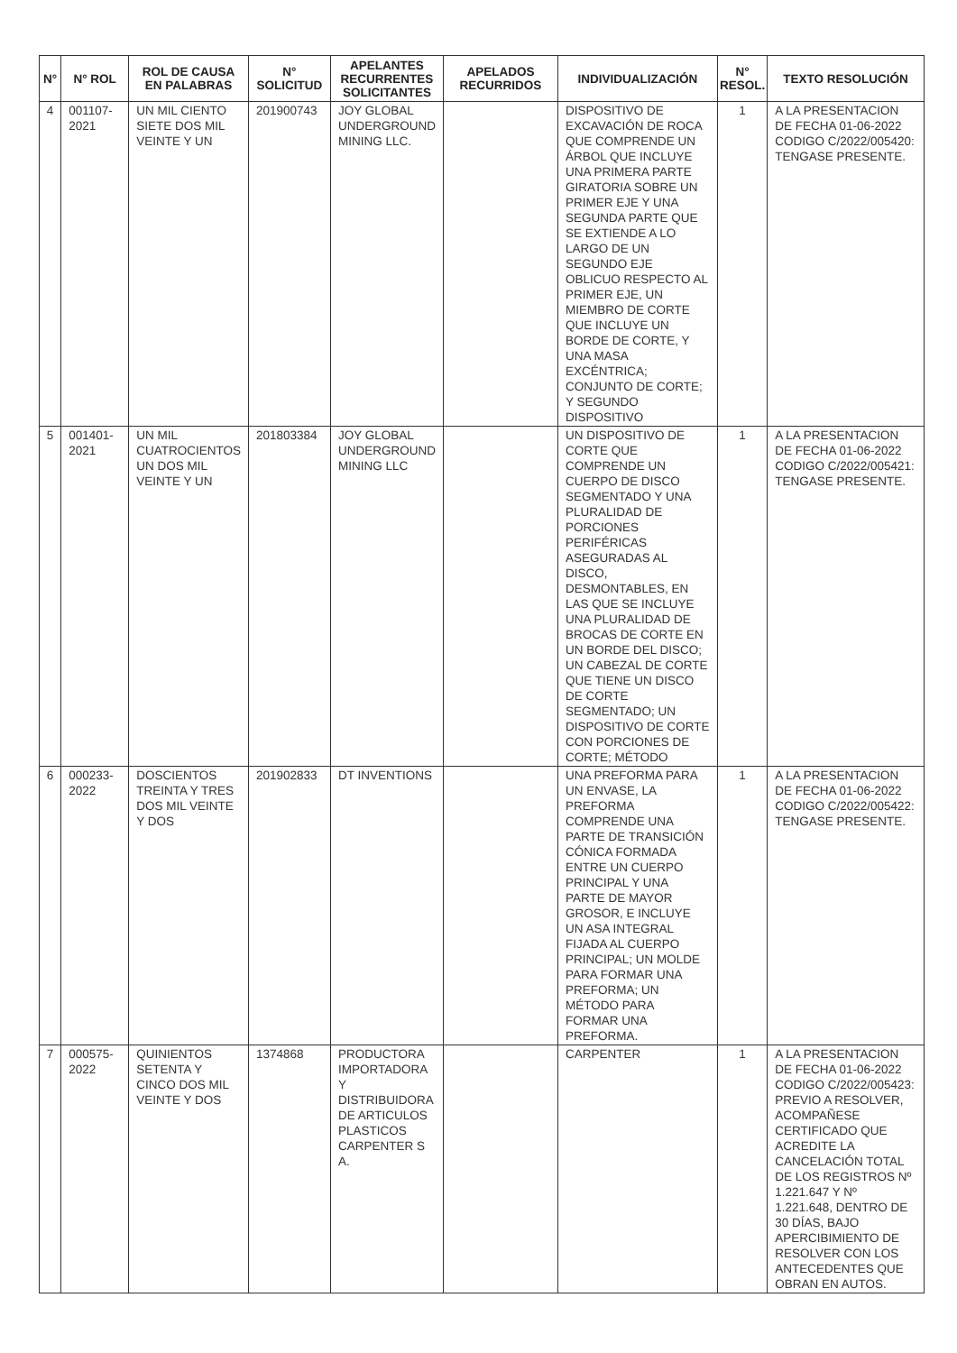| N° | N° ROL | ROL DE CAUSA EN PALABRAS | N° SOLICITUD | APELANTES RECURRENTES SOLICITANTES | APELADOS RECURRIDOS | INDIVIDUALIZACIÓN | N° RESOL. | TEXTO RESOLUCIÓN |
| --- | --- | --- | --- | --- | --- | --- | --- | --- |
| 4 | 001107-2021 | UN MIL CIENTO SIETE DOS MIL VEINTE Y UN | 201900743 | JOY GLOBAL UNDERGROUND MINING LLC. | | DISPOSITIVO DE EXCAVACIÓN DE ROCA QUE COMPRENDE UN ÁRBOL QUE INCLUYE UNA PRIMERA PARTE GIRATORIA SOBRE UN PRIMER EJE Y UNA SEGUNDA PARTE QUE SE EXTIENDE A LO LARGO DE UN SEGUNDO EJE OBLICUO RESPECTO AL PRIMER EJE, UN MIEMBRO DE CORTE QUE INCLUYE UN BORDE DE CORTE, Y UNA MASA EXCÉNTRICA; CONJUNTO DE CORTE; Y SEGUNDO DISPOSITIVO | 1 | A LA PRESENTACION DE FECHA 01-06-2022 CODIGO C/2022/005420: TENGASE PRESENTE. |
| 5 | 001401-2021 | UN MIL CUATROCIENTOS UN DOS MIL VEINTE Y UN | 201803384 | JOY GLOBAL UNDERGROUND MINING LLC | | UN DISPOSITIVO DE CORTE QUE COMPRENDE UN CUERPO DE DISCO SEGMENTADO Y UNA PLURALIDAD DE PORCIONES PERIFÉRICAS ASEGURADAS AL DISCO, DESMONTABLES, EN LAS QUE SE INCLUYE UNA PLURALIDAD DE BROCAS DE CORTE EN UN BORDE DEL DISCO; UN CABEZAL DE CORTE QUE TIENE UN DISCO DE CORTE SEGMENTADO; UN DISPOSITIVO DE CORTE CON PORCIONES DE CORTE; MÉTODO | 1 | A LA PRESENTACION DE FECHA 01-06-2022 CODIGO C/2022/005421: TENGASE PRESENTE. |
| 6 | 000233-2022 | DOSCIENTOS TREINTA Y TRES DOS MIL VEINTE Y DOS | 201902833 | DT INVENTIONS | | UNA PREFORMA PARA UN ENVASE, LA PREFORMA COMPRENDE UNA PARTE DE TRANSICIÓN CÓNICA FORMADA ENTRE UN CUERPO PRINCIPAL Y UNA PARTE DE MAYOR GROSOR, E INCLUYE UN ASA INTEGRAL FIJADA AL CUERPO PRINCIPAL; UN MOLDE PARA FORMAR UNA PREFORMA; UN MÉTODO PARA FORMAR UNA PREFORMA. | 1 | A LA PRESENTACION DE FECHA 01-06-2022 CODIGO C/2022/005422: TENGASE PRESENTE. |
| 7 | 000575-2022 | QUINIENTOS SETENTA Y CINCO DOS MIL VEINTE Y DOS | 1374868 | PRODUCTORA IMPORTADORA Y DISTRIBUIDORA DE ARTICULOS PLASTICOS CARPENTER S A. | | CARPENTER | 1 | A LA PRESENTACION DE FECHA 01-06-2022 CODIGO C/2022/005423: PREVIO A RESOLVER, ACOMPAÑESE CERTIFICADO QUE ACREDITE LA CANCELACIÓN TOTAL DE LOS REGISTROS Nº 1.221.647 Y Nº 1.221.648, DENTRO DE 30 DÍAS, BAJO APERCIBIMIENTO DE RESOLVER CON LOS ANTECEDENTES QUE OBRAN EN AUTOS. |